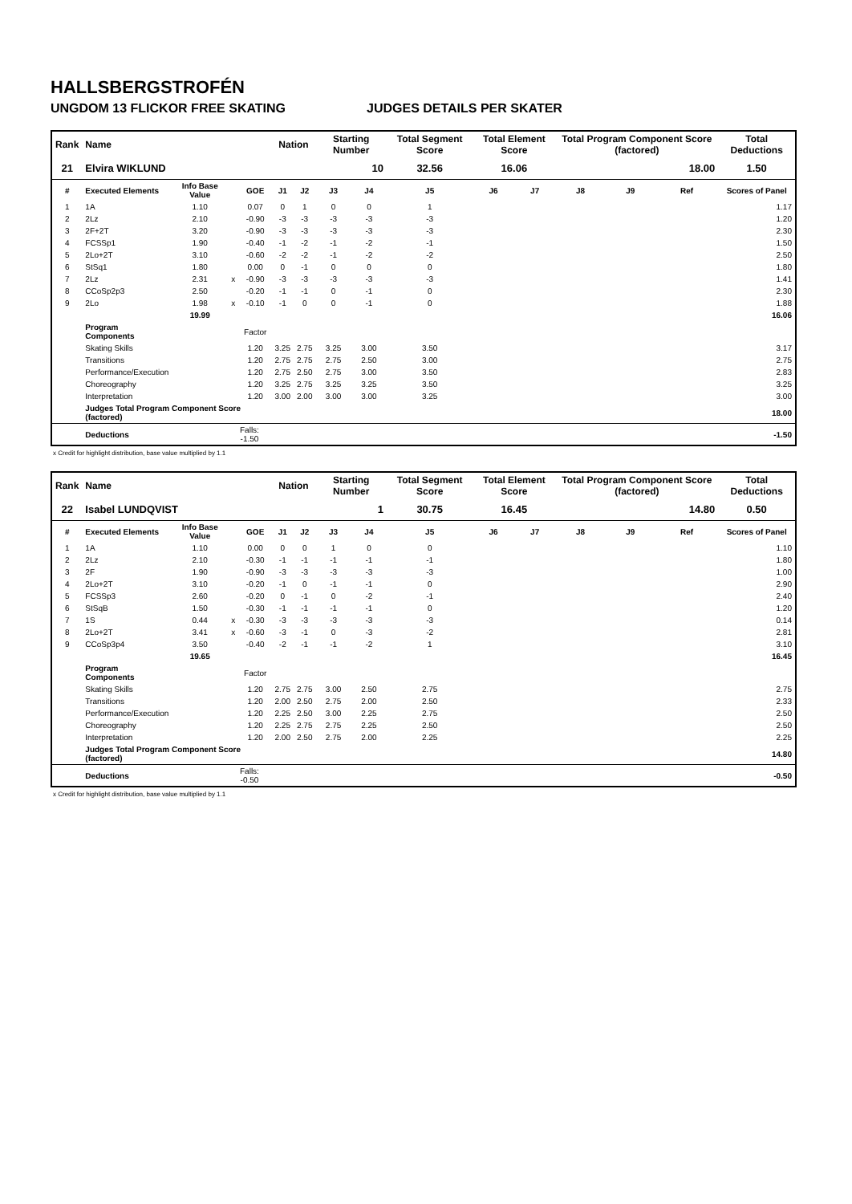HALLSBERGSTROFÉN
UNGDOM 13 FLICKOR FREE SKATING JUDGES DETAILS PER SKATER
| Rank | Name | | | | Nation | | Starting Number | | Total Segment Score | Total Element Score | | Total Program Component Score (factored) | | | Total Deductions |
| --- | --- | --- | --- | --- | --- | --- | --- | --- | --- | --- | --- | --- | --- | --- | --- |
| 21 | Elvira WIKLUND | | | | | | 10 | | 32.56 | 16.06 | | 18.00 | | | 1.50 |
| # | Executed Elements | Info Base Value | | GOE | J1 | J2 | J3 | J4 | J5 | J6 | J7 | J8 | J9 | Ref | Scores of Panel |
| 1 | 1A | 1.10 | | 0.07 | 0 | 1 | 0 | 0 | 1 | | | | | | 1.17 |
| 2 | 2Lz | 2.10 | | -0.90 | -3 | -3 | -3 | -3 | -3 | | | | | | 1.20 |
| 3 | 2F+2T | 3.20 | | -0.90 | -3 | -3 | -3 | -3 | -3 | | | | | | 2.30 |
| 4 | FCSSp1 | 1.90 | | -0.40 | -1 | -2 | -1 | -2 | -1 | | | | | | 1.50 |
| 5 | 2Lo+2T | 3.10 | | -0.60 | -2 | -2 | -1 | -2 | -2 | | | | | | 2.50 |
| 6 | StSq1 | 1.80 | | 0.00 | 0 | -1 | 0 | 0 | 0 | | | | | | 1.80 |
| 7 | 2Lz | 2.31 | x | -0.90 | -3 | -3 | -3 | -3 | -3 | | | | | | 1.41 |
| 8 | CCoSp2p3 | 2.50 | | -0.20 | -1 | -1 | 0 | -1 | 0 | | | | | | 2.30 |
| 9 | 2Lo | 1.98 | x | -0.10 | -1 | 0 | 0 | -1 | 0 | | | | | | 1.88 |
| | | 19.99 | | | | | | | | | | | | | 16.06 |
| | Program Components | | | Factor | | | | | | | | | | | |
| | Skating Skills | | | 1.20 | 3.25 | 2.75 | 3.25 | 3.00 | 3.50 | | | | | | 3.17 |
| | Transitions | | | 1.20 | 2.75 | 2.75 | 2.75 | 2.50 | 3.00 | | | | | | 2.75 |
| | Performance/Execution | | | 1.20 | 2.75 | 2.50 | 2.75 | 3.00 | 3.50 | | | | | | 2.83 |
| | Choreography | | | 1.20 | 3.25 | 2.75 | 3.25 | 3.25 | 3.50 | | | | | | 3.25 |
| | Interpretation | | | 1.20 | 3.00 | 2.00 | 3.00 | 3.00 | 3.25 | | | | | | 3.00 |
| | Judges Total Program Component Score (factored) | | | | | | | | | | | | | | 18.00 |
| | Deductions | | Falls: -1.50 | | | | | | | | | | | | -1.50 |
x Credit for highlight distribution, base value multiplied by 1.1
| Rank | Name | | | | Nation | | Starting Number | | Total Segment Score | Total Element Score | | Total Program Component Score (factored) | | | Total Deductions |
| --- | --- | --- | --- | --- | --- | --- | --- | --- | --- | --- | --- | --- | --- | --- | --- |
| 22 | Isabel LUNDQVIST | | | | | | 1 | | 30.75 | 16.45 | | 14.80 | | | 0.50 |
| # | Executed Elements | Info Base Value | | GOE | J1 | J2 | J3 | J4 | J5 | J6 | J7 | J8 | J9 | Ref | Scores of Panel |
| 1 | 1A | 1.10 | | 0.00 | 0 | 0 | 1 | 0 | 0 | | | | | | 1.10 |
| 2 | 2Lz | 2.10 | | -0.30 | -1 | -1 | -1 | -1 | -1 | | | | | | 1.80 |
| 3 | 2F | 1.90 | | -0.90 | -3 | -3 | -3 | -3 | -3 | | | | | | 1.00 |
| 4 | 2Lo+2T | 3.10 | | -0.20 | -1 | 0 | -1 | -1 | 0 | | | | | | 2.90 |
| 5 | FCSSp3 | 2.60 | | -0.20 | 0 | -1 | 0 | -2 | -1 | | | | | | 2.40 |
| 6 | StSqB | 1.50 | | -0.30 | -1 | -1 | -1 | -1 | 0 | | | | | | 1.20 |
| 7 | 1S | 0.44 | x | -0.30 | -3 | -3 | -3 | -3 | -3 | | | | | | 0.14 |
| 8 | 2Lo+2T | 3.41 | x | -0.60 | -3 | -1 | 0 | -3 | -2 | | | | | | 2.81 |
| 9 | CCoSp3p4 | 3.50 | | -0.40 | -2 | -1 | -1 | -2 | 1 | | | | | | 3.10 |
| | | 19.65 | | | | | | | | | | | | | 16.45 |
| | Program Components | | | Factor | | | | | | | | | | | |
| | Skating Skills | | | 1.20 | 2.75 | 2.75 | 3.00 | 2.50 | 2.75 | | | | | | 2.75 |
| | Transitions | | | 1.20 | 2.00 | 2.50 | 2.75 | 2.00 | 2.50 | | | | | | 2.33 |
| | Performance/Execution | | | 1.20 | 2.25 | 2.50 | 3.00 | 2.25 | 2.75 | | | | | | 2.50 |
| | Choreography | | | 1.20 | 2.25 | 2.75 | 2.75 | 2.25 | 2.50 | | | | | | 2.50 |
| | Interpretation | | | 1.20 | 2.00 | 2.50 | 2.75 | 2.00 | 2.25 | | | | | | 2.25 |
| | Judges Total Program Component Score (factored) | | | | | | | | | | | | | | 14.80 |
| | Deductions | | Falls: -0.50 | | | | | | | | | | | | -0.50 |
x Credit for highlight distribution, base value multiplied by 1.1